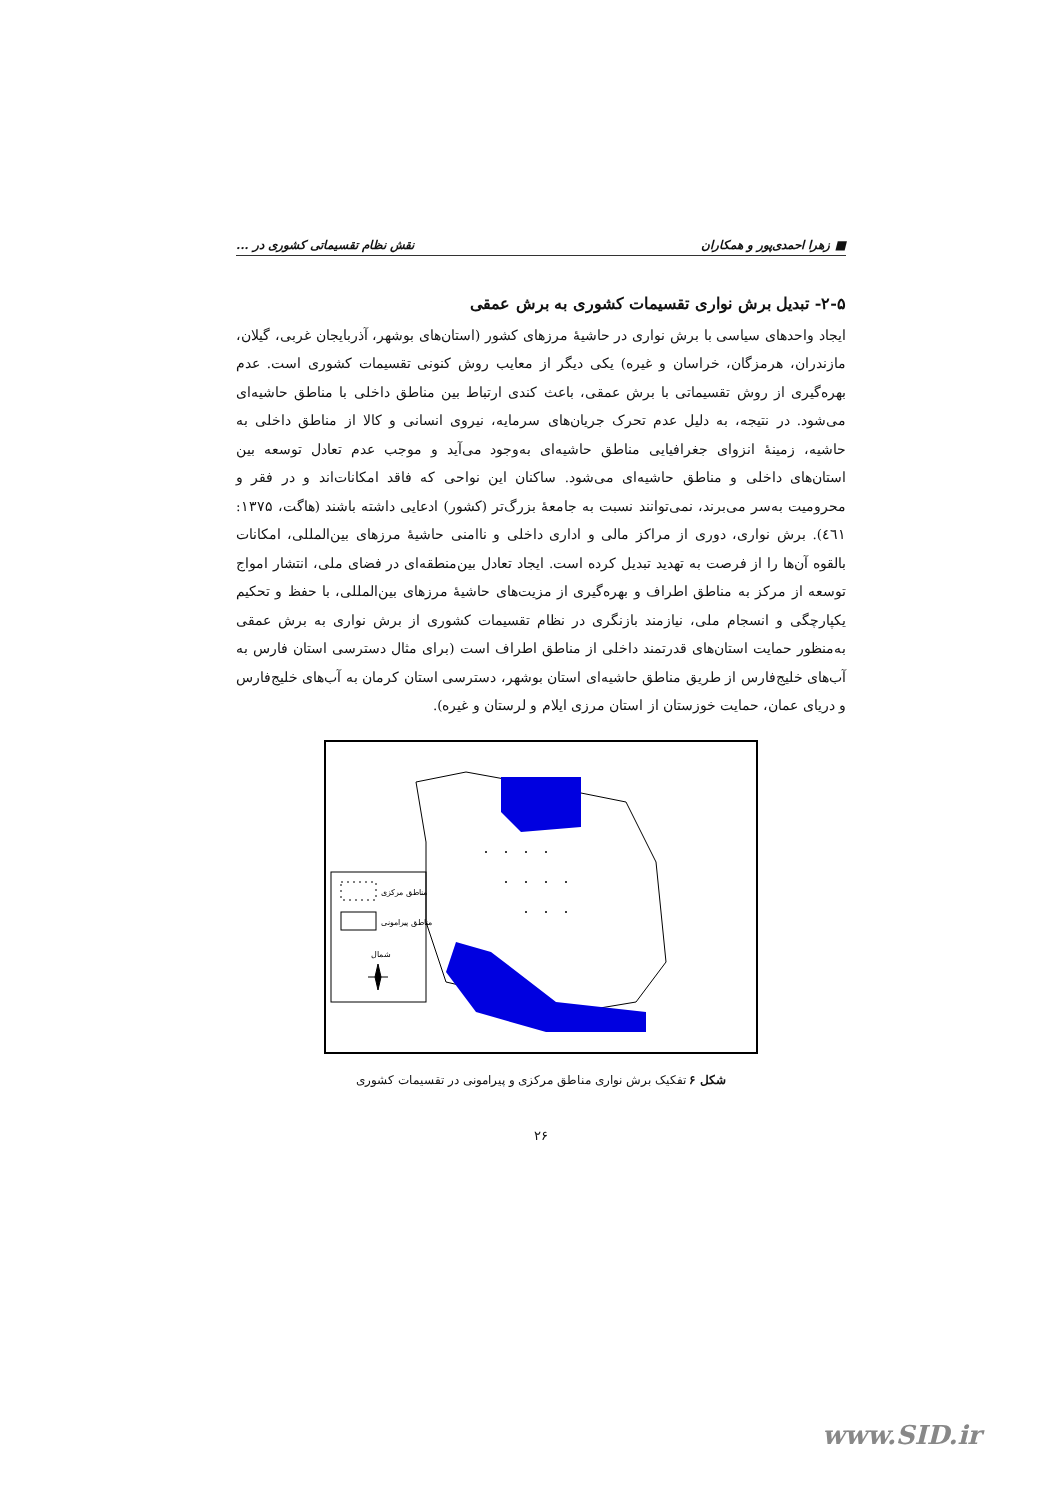■ زهرا احمدی‌پور و همکاران نقش نظام تقسیماتی کشوری در ...
۲-۵- تبدیل برش نواری تقسیمات کشوری به برش عمقی
ایجاد واحدهای سیاسی با برش نواری در حاشیهٔ مرزهای کشور (استان‌های بوشهر، آذربایجان غربی، گیلان، مازندران، هرمزگان، خراسان و غیره) یکی دیگر از معایب روش کنونی تقسیمات کشوری است. عدم بهره‌گیری از روش تقسیماتی با برش عمقی، باعث کندی ارتباط بین مناطق داخلی با مناطق حاشیه‌ای می‌شود. در نتیجه، به دلیل عدم تحرک جریان‌های سرمایه، نیروی انسانی و کالا از مناطق داخلی به حاشیه، زمینهٔ انزوای جغرافیایی مناطق حاشیه‌ای به‌وجود می‌آید و موجب عدم تعادل توسعه بین استان‌های داخلی و مناطق حاشیه‌ای می‌شود. ساکنان این نواحی که فاقد امکانات‌اند و در فقر و محرومیت به‌سر می‌برند، نمی‌توانند نسبت به جامعهٔ بزرگ‌تر (کشور) ادعایی داشته باشند (هاگت، ۱۳۷۵: ٤٦١). برش نواری، دوری از مراکز مالی و اداری داخلی و ناامنی حاشیهٔ مرزهای بین‌المللی، امکانات بالقوه آن‌ها را از فرصت به تهدید تبدیل کرده است. ایجاد تعادل بین‌منطقه‌ای در فضای ملی، انتشار امواج توسعه از مرکز به مناطق اطراف و بهره‌گیری از مزیت‌های حاشیهٔ مرزهای بین‌المللی، با حفظ و تحکیم یکپارچگی و انسجام ملی، نیازمند بازنگری در نظام تقسیمات کشوری از برش نواری به برش عمقی به‌منظور حمایت استان‌های قدرتمند داخلی از مناطق اطراف است (برای مثال دسترسی استان فارس به آب‌های خلیج‌فارس از طریق مناطق حاشیه‌ای استان بوشهر، دسترسی استان کرمان به آب‌های خلیج‌فارس و دریای عمان، حمایت خوزستان از استان مرزی ایلام و لرستان و غیره).
مناطق مرکزی
مناطق پیرامونی
شمال
شکل ۶ تفکیک برش نواری مناطق مرکزی و پیرامونی در تقسیمات کشوری
۲۶
www.SID.ir